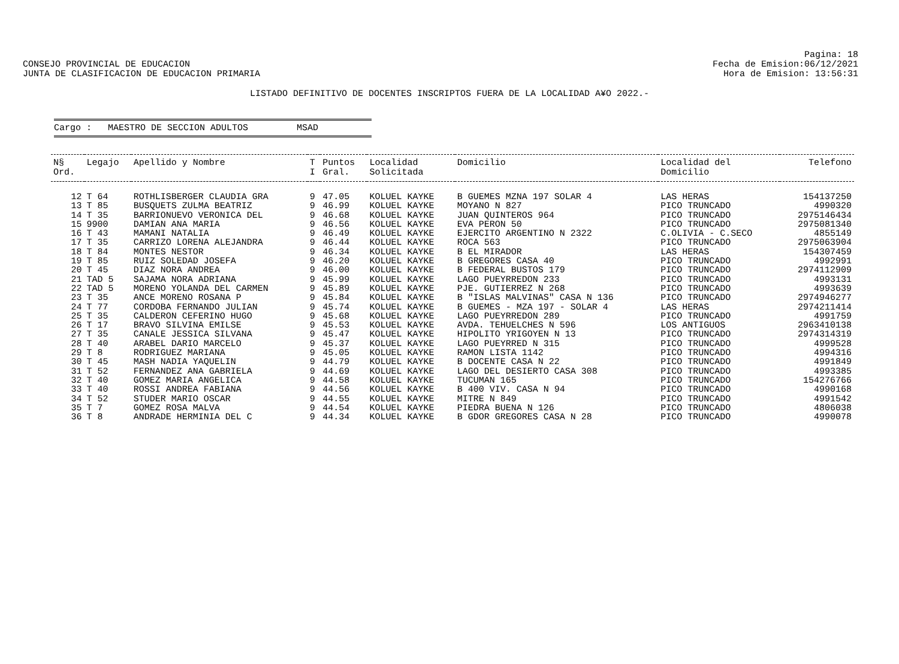CONSEJO PROVINCIAL DE EDUCACION
JUNTA DE CLASIFICACION DE EDUCACION PRIMARIA
Pagina: 18
Fecha de Emision:06/12/2021
Hora de Emision: 13:56:31
LISTADO DEFINITIVO DE DOCENTES INSCRIPTOS FUERA DE LA LOCALIDAD A¥O 2022.-
Cargo : MAESTRO DE SECCION ADULTOS MSAD
| N§ Ord. | Legajo | Apellido y Nombre | T I | Puntos Gral. | Localidad Solicitada | Domicilio | Localidad del Domicilio | Telefono |
| --- | --- | --- | --- | --- | --- | --- | --- | --- |
| 12 | T 64 | ROTHLISBERGER CLAUDIA GRA | 9 | 47.05 | KOLUEL KAYKE | B GUEMES MZNA 197 SOLAR 4 | LAS HERAS | 154137250 |
| 13 | T 85 | BUSQUETS ZULMA BEATRIZ | 9 | 46.99 | KOLUEL KAYKE | MOYANO N 827 | PICO TRUNCADO | 4990320 |
| 14 | T 35 | BARRIONUEVO VERONICA DEL | 9 | 46.68 | KOLUEL KAYKE | JUAN QUINTEROS 964 | PICO TRUNCADO | 2975146434 |
| 15 | 9900 | DAMIAN ANA MARIA | 9 | 46.56 | KOLUEL KAYKE | EVA PERON 50 | PICO TRUNCADO | 2975081340 |
| 16 | T 43 | MAMANI NATALIA | 9 | 46.49 | KOLUEL KAYKE | EJERCITO ARGENTINO N 2322 | C.OLIVIA - C.SECO | 4855149 |
| 17 | T 35 | CARRIZO LORENA ALEJANDRA | 9 | 46.44 | KOLUEL KAYKE | ROCA 563 | PICO TRUNCADO | 2975063904 |
| 18 | T 84 | MONTES NESTOR | 9 | 46.34 | KOLUEL KAYKE | B EL MIRADOR | LAS HERAS | 154307459 |
| 19 | T 85 | RUIZ SOLEDAD JOSEFA | 9 | 46.20 | KOLUEL KAYKE | B GREGORES CASA 40 | PICO TRUNCADO | 4992991 |
| 20 | T 45 | DIAZ NORA ANDREA | 9 | 46.00 | KOLUEL KAYKE | B FEDERAL BUSTOS 179 | PICO TRUNCADO | 2974112909 |
| 21 | TAD 5 | SAJAMA NORA ADRIANA | 9 | 45.99 | KOLUEL KAYKE | LAGO PUEYRREDON 233 | PICO TRUNCADO | 4993131 |
| 22 | TAD 5 | MORENO YOLANDA DEL CARMEN | 9 | 45.89 | KOLUEL KAYKE | PJE. GUTIERREZ N 268 | PICO TRUNCADO | 4993639 |
| 23 | T 35 | ANCE MORENO ROSANA P | 9 | 45.84 | KOLUEL KAYKE | B "ISLAS MALVINAS" CASA N 136 | PICO TRUNCADO | 2974946277 |
| 24 | T 77 | CORDOBA FERNANDO JULIAN | 9 | 45.74 | KOLUEL KAYKE | B GUEMES - MZA 197 - SOLAR 4 | LAS HERAS | 2974211414 |
| 25 | T 35 | CALDERON CEFERINO HUGO | 9 | 45.68 | KOLUEL KAYKE | LAGO PUEYRREDON 289 | PICO TRUNCADO | 4991759 |
| 26 | T 17 | BRAVO SILVINA EMILSE | 9 | 45.53 | KOLUEL KAYKE | AVDA. TEHUELCHES N 596 | LOS ANTIGUOS | 2963410138 |
| 27 | T 35 | CANALE JESSICA SILVANA | 9 | 45.47 | KOLUEL KAYKE | HIPOLITO YRIGOYEN N 13 | PICO TRUNCADO | 2974314319 |
| 28 | T 40 | ARABEL DARIO MARCELO | 9 | 45.37 | KOLUEL KAYKE | LAGO PUEYRRED N 315 | PICO TRUNCADO | 4999528 |
| 29 | T 8 | RODRIGUEZ MARIANA | 9 | 45.05 | KOLUEL KAYKE | RAMON LISTA 1142 | PICO TRUNCADO | 4994316 |
| 30 | T 45 | MASH NADIA YAQUELIN | 9 | 44.79 | KOLUEL KAYKE | B DOCENTE CASA N 22 | PICO TRUNCADO | 4991849 |
| 31 | T 52 | FERNANDEZ ANA GABRIELA | 9 | 44.69 | KOLUEL KAYKE | LAGO DEL DESIERTO CASA 308 | PICO TRUNCADO | 4993385 |
| 32 | T 40 | GOMEZ MARIA ANGELICA | 9 | 44.58 | KOLUEL KAYKE | TUCUMAN 165 | PICO TRUNCADO | 154276766 |
| 33 | T 40 | ROSSI ANDREA FABIANA | 9 | 44.56 | KOLUEL KAYKE | B 400 VIV. CASA N 94 | PICO TRUNCADO | 4990168 |
| 34 | T 52 | STUDER MARIO OSCAR | 9 | 44.55 | KOLUEL KAYKE | MITRE N 849 | PICO TRUNCADO | 4991542 |
| 35 | T 7 | GOMEZ ROSA MALVA | 9 | 44.54 | KOLUEL KAYKE | PIEDRA BUENA N 126 | PICO TRUNCADO | 4806038 |
| 36 | T 8 | ANDRADE HERMINIA DEL C | 9 | 44.34 | KOLUEL KAYKE | B GDOR GREGORES CASA N 28 | PICO TRUNCADO | 4990078 |